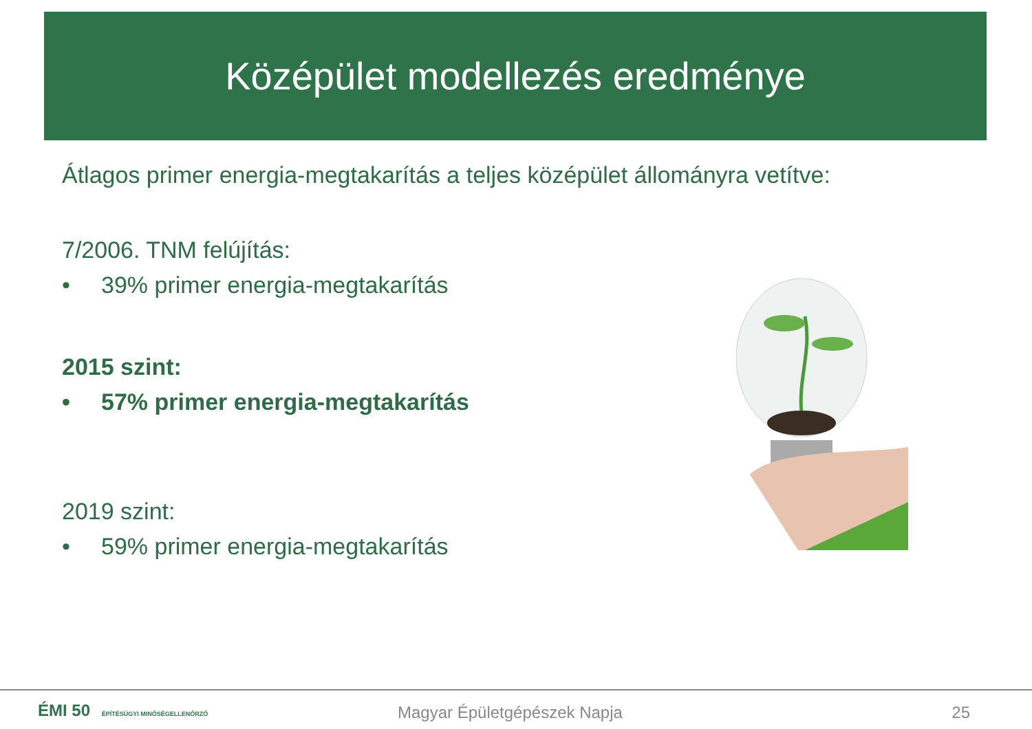Középület modellezés eredménye
Átlagos primer energia-megtakarítás a teljes középület állományra vetítve:
7/2006. TNM felújítás:
• 39% primer energia-megtakarítás
2015 szint:
• 57% primer energia-megtakarítás
2019 szint:
• 59% primer energia-megtakarítás
ÉMI 50 ÉPÍTÉSÜGYI MINŐSÉGELLENŐRZŐ
Magyar Épületgépészek Napja 25